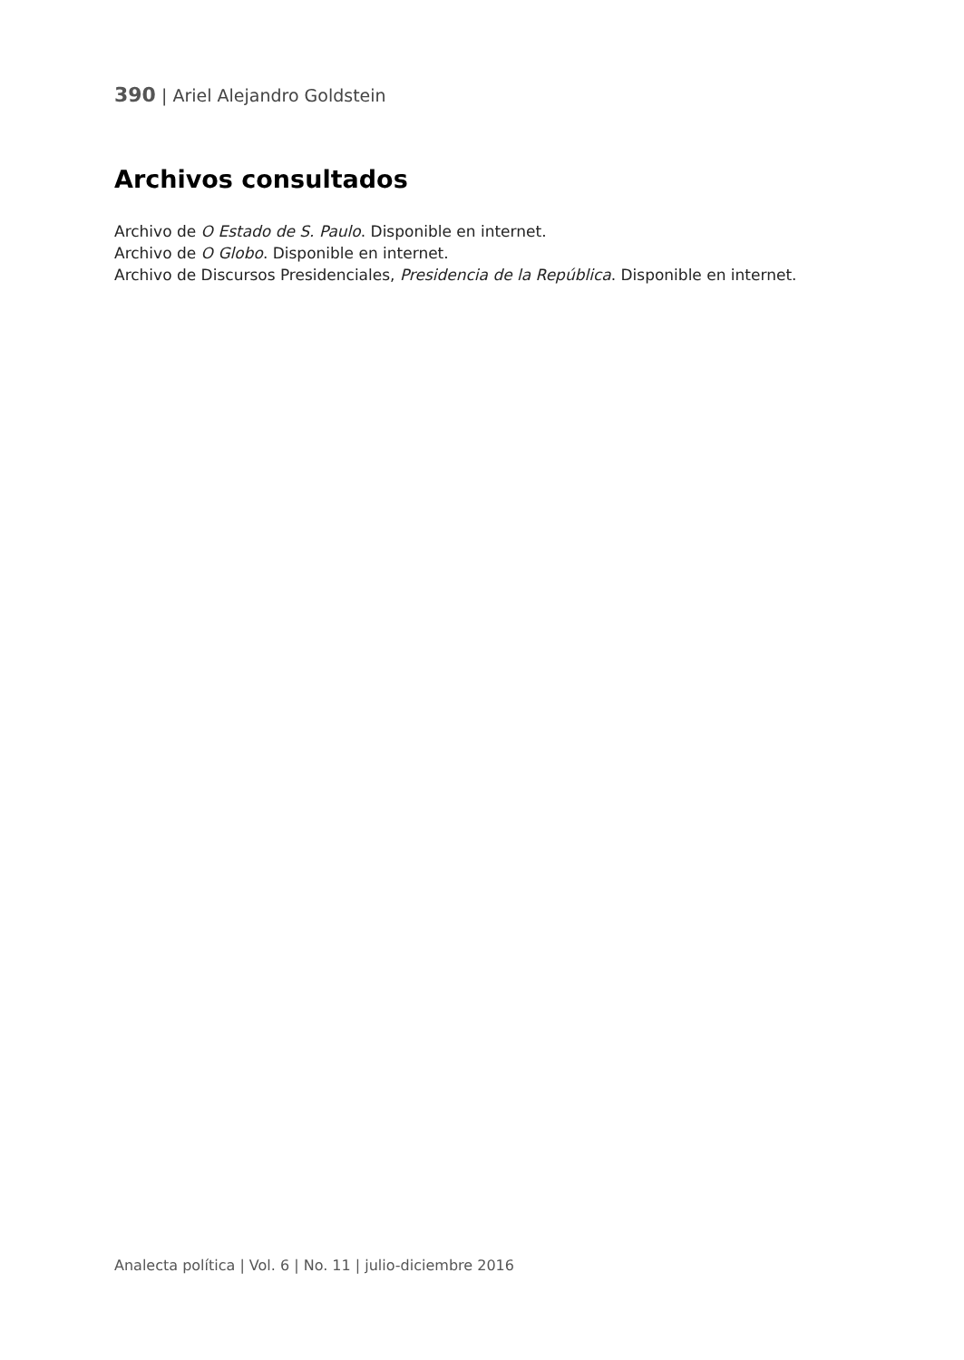390 | Ariel Alejandro Goldstein
Archivos consultados
Archivo de O Estado de S. Paulo. Disponible en internet.
Archivo de O Globo. Disponible en internet.
Archivo de Discursos Presidenciales, Presidencia de la República. Disponible en internet.
Analecta política | Vol. 6 | No. 11 | julio-diciembre 2016